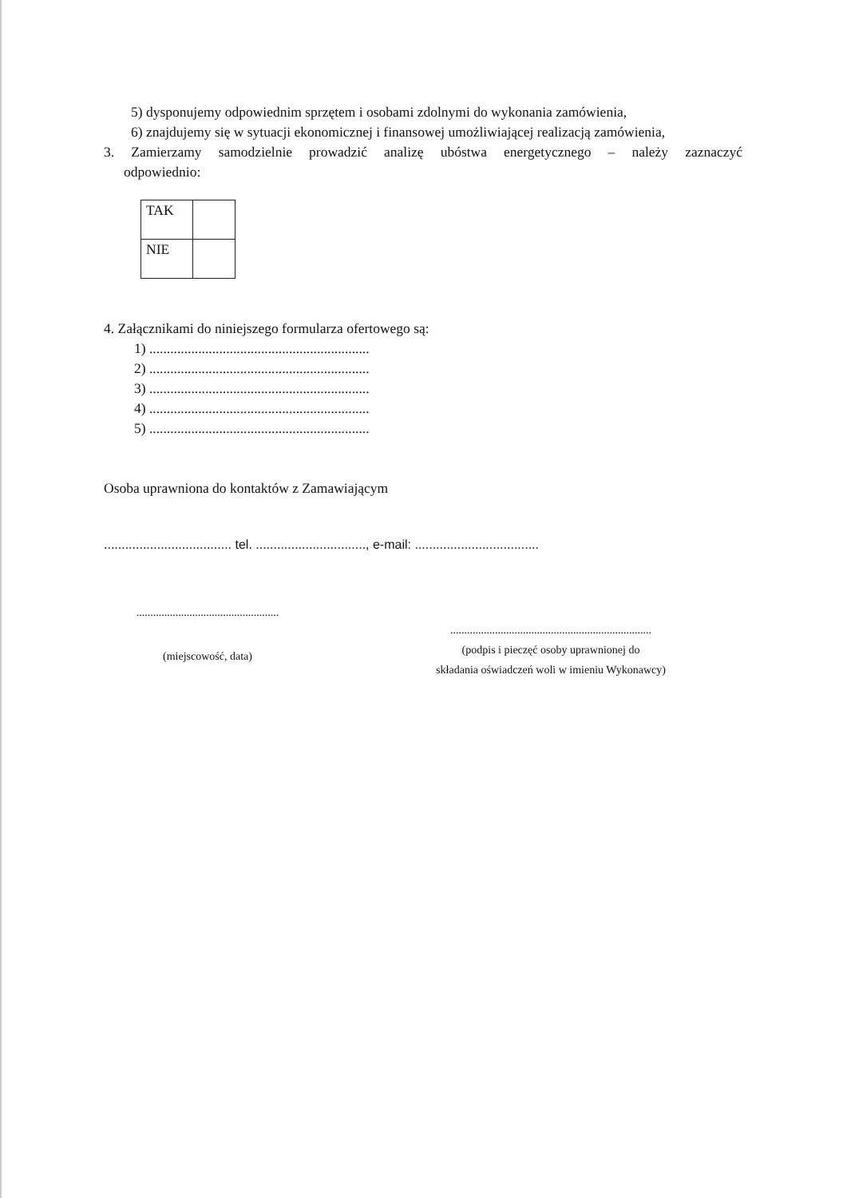5) dysponujemy odpowiednim sprzętem i osobami zdolnymi do wykonania zamówienia,
6) znajdujemy się w sytuacji ekonomicznej i finansowej umożliwiającej realizacją zamówienia,
3. Zamierzamy samodzielnie prowadzić analizę ubóstwa energetycznego – należy zaznaczyć
odpowiednio:
| TAK | |
| NIE | |
4. Załącznikami do niniejszego formularza ofertowego są:
1) ...............................................................
2) ...............................................................
3) ...............................................................
4) ...............................................................
5) ...............................................................
Osoba uprawniona do kontaktów z Zamawiającym
.................................... tel. ..............................., e-mail: ...................................
...................................................
(miejscowość, data)
........................................................................
(podpis i pieczęć osoby uprawnionej do
składania oświadczeń woli w imieniu Wykonawcy)